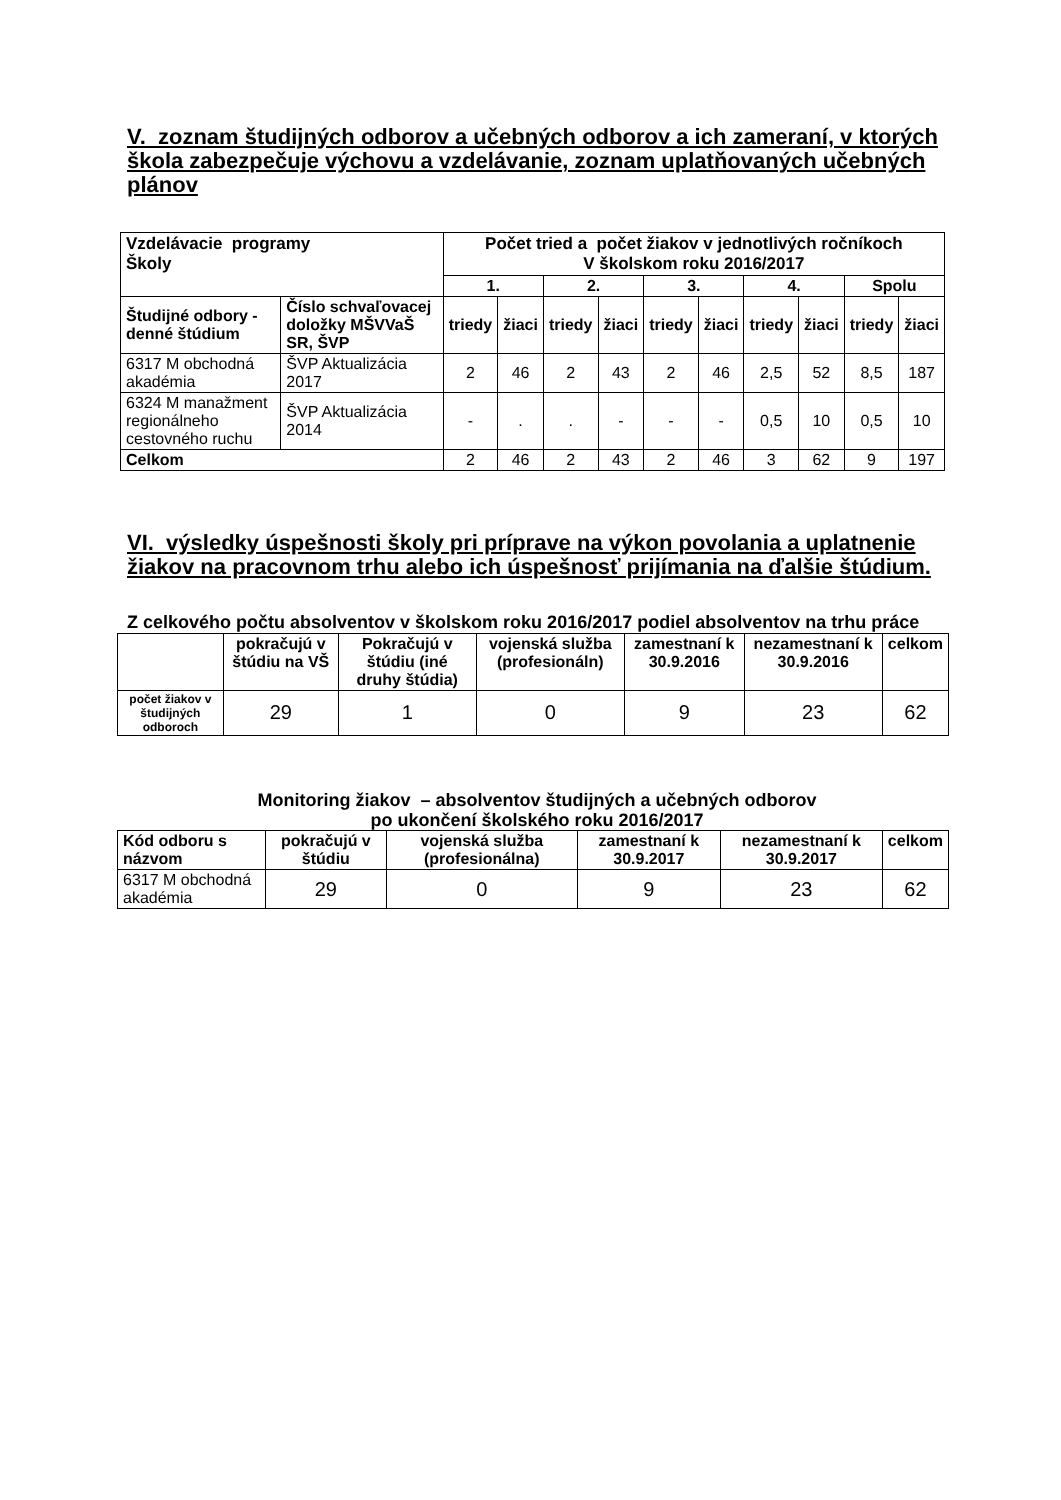V. zoznam študijných odborov a učebných odborov a ich zameraní, v ktorých škola zabezpečuje výchovu a vzdelávanie, zoznam uplatňovaných učebných plánov
| Vzdelávacie programy Školy | | Počet tried a počet žiakov v jednotlivých ročníkoch V školskom roku 2016/2017 | | | | | | | | | |
| | | 1. | | 2. | | 3. | | 4. | | Spolu | |
| Študijné odbory - denné štúdium | Číslo schvaľovacej doložky MŠVVaŠ SR, ŠVP | triedy | žiaci | triedy | žiaci | triedy | žiaci | triedy | žiaci | triedy | žiaci |
| 6317 M obchodná akadémia | ŠVP Aktualizácia 2017 | 2 | 46 | 2 | 43 | 2 | 46 | 2,5 | 52 | 8,5 | 187 |
| 6324 M manažment regionálneho cestovného ruchu | ŠVP Aktualizácia 2014 | - | . | . | - | - | - | 0,5 | 10 | 0,5 | 10 |
| Celkom | | 2 | 46 | 2 | 43 | 2 | 46 | 3 | 62 | 9 | 197 |
VI. výsledky úspešnosti školy pri príprave na výkon povolania a uplatnenie žiakov na pracovnom trhu alebo ich úspešnosť prijímania na ďalšie štúdium.
Z celkového počtu absolventov v školskom roku 2016/2017 podiel absolventov na trhu práce
| | pokračujú v štúdiu na VŠ | Pokračujú v štúdiu (iné druhy štúdia) | vojenská služba (profesionáln) | zamestnaní k 30.9.2016 | nezamestnaní k 30.9.2016 | celkom |
| --- | --- | --- | --- | --- | --- | --- |
| počet žiakov v študijných odboroch | 29 | 1 | 0 | 9 | 23 | 62 |
Monitoring žiakov – absolventov študijných a učebných odborov
po ukončení školského roku 2016/2017
| Kód odboru s názvom | pokračujú v štúdiu | vojenská služba (profesionálna) | zamestnaní k 30.9.2017 | nezamestnaní k 30.9.2017 | celkom |
| --- | --- | --- | --- | --- | --- |
| 6317 M obchodná akadémia | 29 | 0 | 9 | 23 | 62 |